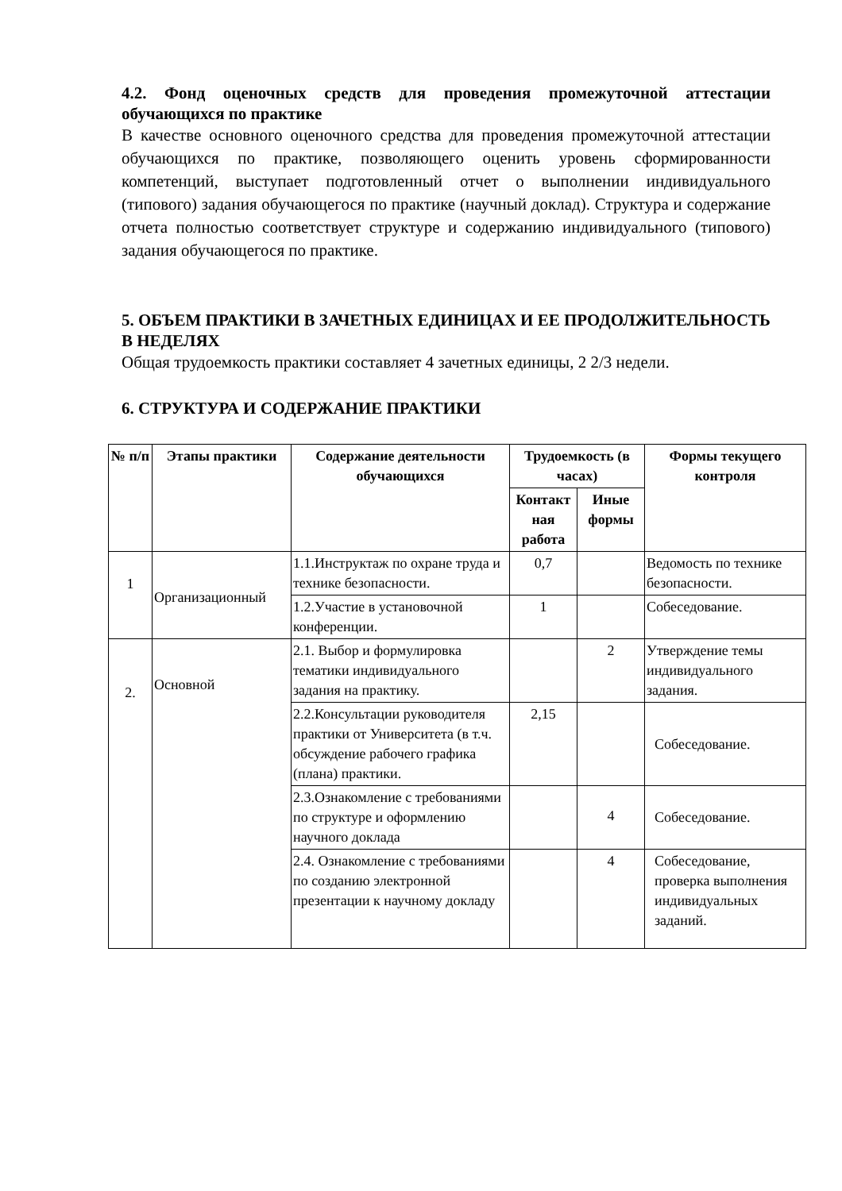4.2. Фонд оценочных средств для проведения промежуточной аттестации обучающихся по практике
В качестве основного оценочного средства для проведения промежуточной аттестации обучающихся по практике, позволяющего оценить уровень сформированности компетенций, выступает подготовленный отчет о выполнении индивидуального (типового) задания обучающегося по практике (научный доклад). Структура и содержание отчета полностью соответствует структуре и содержанию индивидуального (типового) задания обучающегося по практике.
5. ОБЪЕМ ПРАКТИКИ В ЗАЧЕТНЫХ ЕДИНИЦАХ И ЕЕ ПРОДОЛЖИТЕЛЬНОСТЬ В НЕДЕЛЯХ
Общая трудоемкость практики составляет 4 зачетных единицы, 2 2/3 недели.
6. СТРУКТУРА И СОДЕРЖАНИЕ ПРАКТИКИ
| № п/п | Этапы практики | Содержание деятельности обучающихся | Трудоемкость (в часах) | | Формы текущего контроля |
| --- | --- | --- | --- | --- | --- |
| | | | Контакт ная работа | Иные формы | |
| 1 | Организационный | 1.1.Инструктаж по охране труда и технике безопасности. | 0,7 | | Ведомость по технике безопасности. |
| | | 1.2.Участие в установочной конференции. | 1 | | Собеседование. |
| 2. | Основной | 2.1. Выбор и формулировка тематики индивидуального задания на практику. | | 2 | Утверждение темы индивидуального задания. |
| | | 2.2.Консультации руководителя практики от Университета (в т.ч. обсуждение рабочего графика (плана) практики. | 2,15 | | Собеседование. |
| | | 2.3.Ознакомление с требованиями по структуре и оформлению научного доклада | | 4 | Собеседование. |
| | | 2.4. Ознакомление с требованиями по созданию электронной презентации к научному докладу | | 4 | Собеседование, проверка выполнения индивидуальных заданий. |